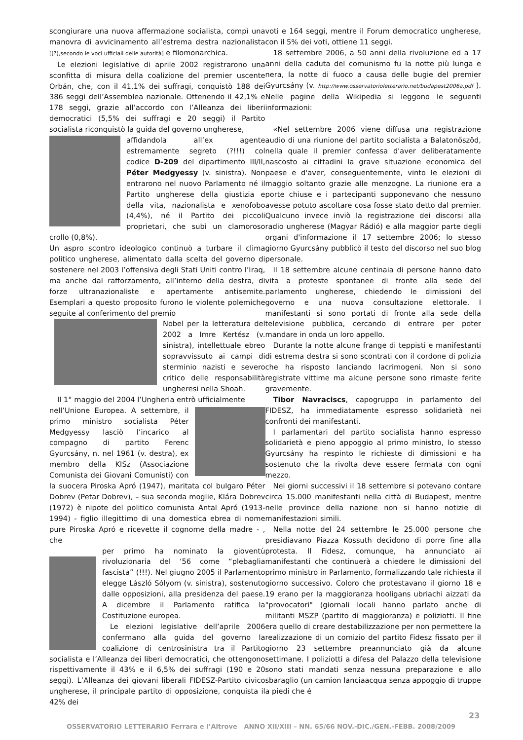scongiurare una nuova affermazione socialista, compì una manovra di avvicinamento all’estrema destra nazionalista [(?),secondo le voci ufficiali delle autorità] e filomonarchica.
Le elezioni legislative di aprile 2002 registrarono una sconfitta di misura della coalizione del premier uscente Orbán, che, con il 41,1% dei suffragi, conquistò 188 dei 386 seggi dell’Assemblea nazionale. Ottenendo il 42,1% e 178 seggi, grazie all’accordo con l’Alleanza dei liberi democratici (5,5% dei suffragi e 20 seggi) il Partito socialista riconquistò la guida del governo ungherese,
affidandola all’ex agente estremamente segreto (?!!!) col codice D-209 del dipartimento III/II, Péter Medgyessy (v. sinistra). Non entrarono nel nuovo Parlamento né il Partito ungherese della giustizia e della vita, nazionalista e xenofobo (4,4%), né il Partito dei piccoli proprietari, che subì un clamoroso crollo (0,8%).
Un aspro scontro ideologico continuò a turbare il clima politico ungherese, alimentato dalla scelta del governo di sostenere nel 2003 l’offensiva degli Stati Uniti contro l’Iraq, ma anche dal rafforzamento, all’interno della destra, di forze ultranazionaliste e apertamente antisemite. Esemplari a questo proposito furono le violente polemiche seguite al conferimento del premio
Nobel per la letteratura del 2002 a Imre Kertész (v. sinistra), intellettuale ebreo sopravvissuto ai campi di sterminio nazisti e severo critico delle responsabilità ungheresi nella Shoah.
Il 1° maggio del 2004 l’Ungheria entrò ufficialmente
nell’Unione Europea. A settembre, il primo ministro socialista Péter Medgyessy lasciò l’incarico al compagno di partito Ferenc Gyurcsány, n. nel 1961 (v. destra), ex membro della KISz (Associazione Comunista dei Giovani Comunisti) con la suocera Piroska Apró (1947), maritata col bulgaro Péter Dobrev (Petar Dobrev), – sua seconda moglie, Klára Dobrev (1972) è nipote del politico comunista Antal Apró (1913-1994) - figlio illegittimo di una domestica ebrea di nome pure Piroska Apró e ricevette il cognome della madre - , che
per primo ha nominato la gioventù rivoluzionaria del ‘56 come “plebaglia fascista” (!!!). Nel giugno 2005 il Parlamento elegge László Sólyom (v. sinistra), sostenuto dalle opposizioni, alla presidenza del paese. A dicembre il Parlamento ratifica la Costituzione europea.
Le elezioni legislative dell’aprile 2006 confermano alla guida del governo la coalizione di centrosinistra tra il Partito socialista e l’Alleanza dei liberi democratici, che ottengono rispettivamente il 43% e il 6,5% dei suffragi (190 e 20 seggi). L’Alleanza dei giovani liberali FIDESZ-Partito civico ungherese, il principale partito di opposizione, conquista il 42% dei
voti e 164 seggi, mentre il Forum democratico ungherese, con il 5% dei voti, ottiene 11 seggi.
18 settembre 2006, a 50 anni della rivoluzione ed a 17 anni della caduta del comunismo fu la notte più lunga e nera, la notte di fuoco a causa delle bugie del premier Gyurcsány (v. http://www.osservatorioletterario.net/budapest2006a.pdf ). Nelle pagine della Wikipedia si leggono le seguenti informazioni:
«Nel settembre 2006 viene diffusa una registrazione audio di una riunione del partito socialista a Balatonőszöd, nella quale il premier confessa d'aver deliberatamente nascosto ai cittadini la grave situazione economica del paese e d'aver, conseguentemente, vinto le elezioni di maggio soltanto grazie alle menzogne. La riunione era a porte chiuse e i partecipanti supponevano che nessuno avesse potuto ascoltare cosa fosse stato detto dal premier. Qualcuno invece inviò la registrazione dei discorsi alla radio ungherese (Magyar Rádió) e alla maggior parte degli organi d'informazione il 17 settembre 2006; lo stesso giorno Gyurcsány pubblicò il testo del discorso nel suo blog personale.
Il 18 settembre alcune centinaia di persone hanno dato vita a proteste spontanee di fronte alla sede del parlamento ungherese, chiedendo le dimissioni del governo e una nuova consultazione elettorale. I manifestanti si sono portati di fronte alla sede della televisione pubblica, cercando di entrare per poter mandare in onda un loro appello.
Durante la notte alcune frange di teppisti e manifestanti di estrema destra si sono scontrati con il cordone di polizia che ha risposto lanciando lacrimogeni. Non si sono registrate vittime ma alcune persone sono rimaste ferite gravemente.
Tibor Navraciscs, capogruppo in parlamento del FIDESZ, ha immediatamente espresso solidarietà nei confronti dei manifestanti.
I parlamentari del partito socialista hanno espresso solidarietà e pieno appoggio al primo ministro, lo stesso Gyurcsány ha respinto le richieste di dimissioni e ha sostenuto che la rivolta deve essere fermata con ogni mezzo.
Nei giorni successivi il 18 settembre si potevano contare circa 15.000 manifestanti nella città di Budapest, mentre nelle province della nazione non si hanno notizie di manifestazioni simili.
Nella notte del 24 settembre le 25.000 persone che presidiavano Piazza Kossuth decidono di porre fine alla protesta. Il Fidesz, comunque, ha annunciato ai manifestanti che continuerà a chiedere le dimissioni del primo ministro in Parlamento, formalizzando tale richiesta il giorno successivo. Coloro che protestavano il giorno 18 e 19 erano per la maggioranza hooligans ubriachi aizzati da "provocatori" (giornali locali hanno parlato anche di militanti MSZP (partito di maggioranza) e poliziotti. Il fine era quello di creare destabilizzazione per non permettere la realizzazione di un comizio del partito Fidesz fissato per il giorno 23 settembre preannunciato già da alcune settimane. I poliziotti a difesa del Palazzo della televisione sono stati mandati senza nessuna preparazione e allo sbaraglio (un camion lanciaacqua senza appoggio di truppe a piedi che é
23
OSSERVATORIO LETTERARIO Ferrara e l’Altrove ANNO XII/XIII – NN. 65/66 NOV.-DIC./GEN.-FEBB. 2008/2009